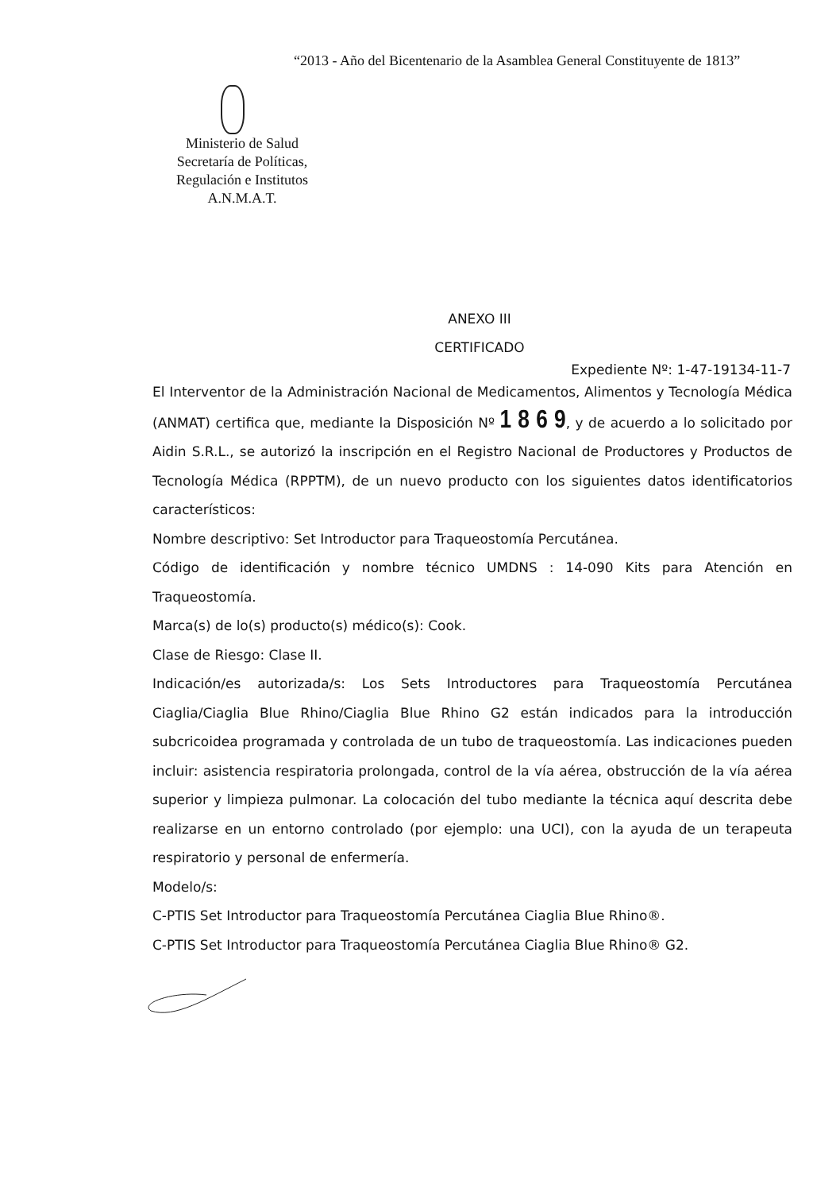“2013 - Año del Bicentenario de la Asamblea General Constituyente de 1813”
Ministerio de Salud
Secretaría de Políticas,
Regulación e Institutos
A.N.M.A.T.
ANEXO III
CERTIFICADO
Expediente Nº: 1-47-19134-11-7
El Interventor de la Administración Nacional de Medicamentos, Alimentos y Tecnología Médica (ANMAT) certifica que, mediante la Disposición Nº 1 8 6 9, y de acuerdo a lo solicitado por Aidin S.R.L., se autorizó la inscripción en el Registro Nacional de Productores y Productos de Tecnología Médica (RPPTM), de un nuevo producto con los siguientes datos identificatorios característicos:
Nombre descriptivo: Set Introductor para Traqueostomía Percutánea.
Código de identificación y nombre técnico UMDNS : 14-090 Kits para Atención en Traqueostomía.
Marca(s) de lo(s) producto(s) médico(s): Cook.
Clase de Riesgo: Clase II.
Indicación/es autorizada/s: Los Sets Introductores para Traqueostomía Percutánea Ciaglia/Ciaglia Blue Rhino/Ciaglia Blue Rhino G2 están indicados para la introducción subcricoidea programada y controlada de un tubo de traqueostomía. Las indicaciones pueden incluir: asistencia respiratoria prolongada, control de la vía aérea, obstrucción de la vía aérea superior y limpieza pulmonar. La colocación del tubo mediante la técnica aquí descrita debe realizarse en un entorno controlado (por ejemplo: una UCI), con la ayuda de un terapeuta respiratorio y personal de enfermería.
Modelo/s:
C-PTIS Set Introductor para Traqueostomía Percutánea Ciaglia Blue Rhino®.
C-PTIS Set Introductor para Traqueostomía Percutánea Ciaglia Blue Rhino® G2.